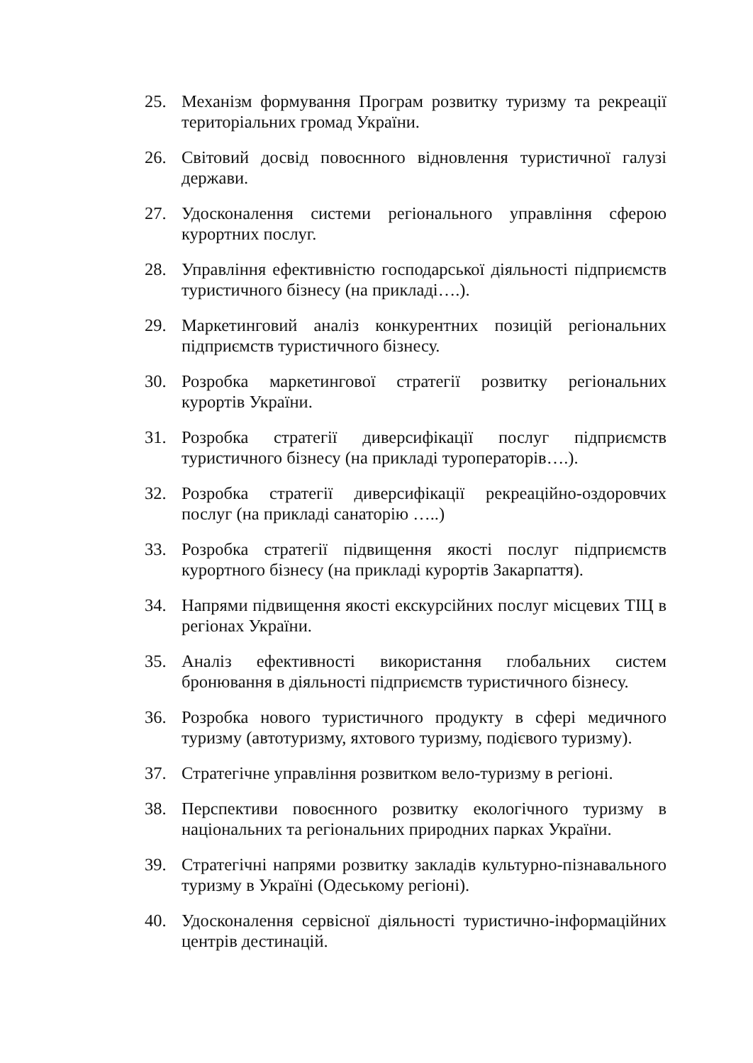25. Механізм формування Програм розвитку туризму та рекреації територіальних громад України.
26. Світовий досвід повоєнного відновлення туристичної галузі держави.
27. Удосконалення системи регіонального управління сферою курортних послуг.
28. Управління ефективністю господарської діяльності підприємств туристичного бізнесу (на прикладі….).
29. Маркетинговий аналіз конкурентних позицій регіональних підприємств туристичного бізнесу.
30. Розробка маркетингової стратегії розвитку регіональних курортів України.
31. Розробка стратегії диверсифікації послуг підприємств туристичного бізнесу (на прикладі туроператорів….).
32. Розробка стратегії диверсифікації рекреаційно-оздоровчих послуг (на прикладі санаторію …..)
33. Розробка стратегії підвищення якості послуг підприємств курортного бізнесу (на прикладі курортів Закарпаття).
34. Напрями підвищення якості екскурсійних послуг місцевих ТІЦ в регіонах України.
35. Аналіз ефективності використання глобальних систем бронювання в діяльності підприємств туристичного бізнесу.
36. Розробка нового туристичного продукту в сфері медичного туризму (автотуризму, яхтового туризму, подієвого туризму).
37. Стратегічне управління розвитком вело-туризму в регіоні.
38. Перспективи повоєнного розвитку екологічного туризму в національних та регіональних природних парках України.
39. Стратегічні напрями розвитку закладів культурно-пізнавального туризму в Україні (Одеському регіоні).
40. Удосконалення сервісної діяльності туристично-інформаційних центрів дестинацій.